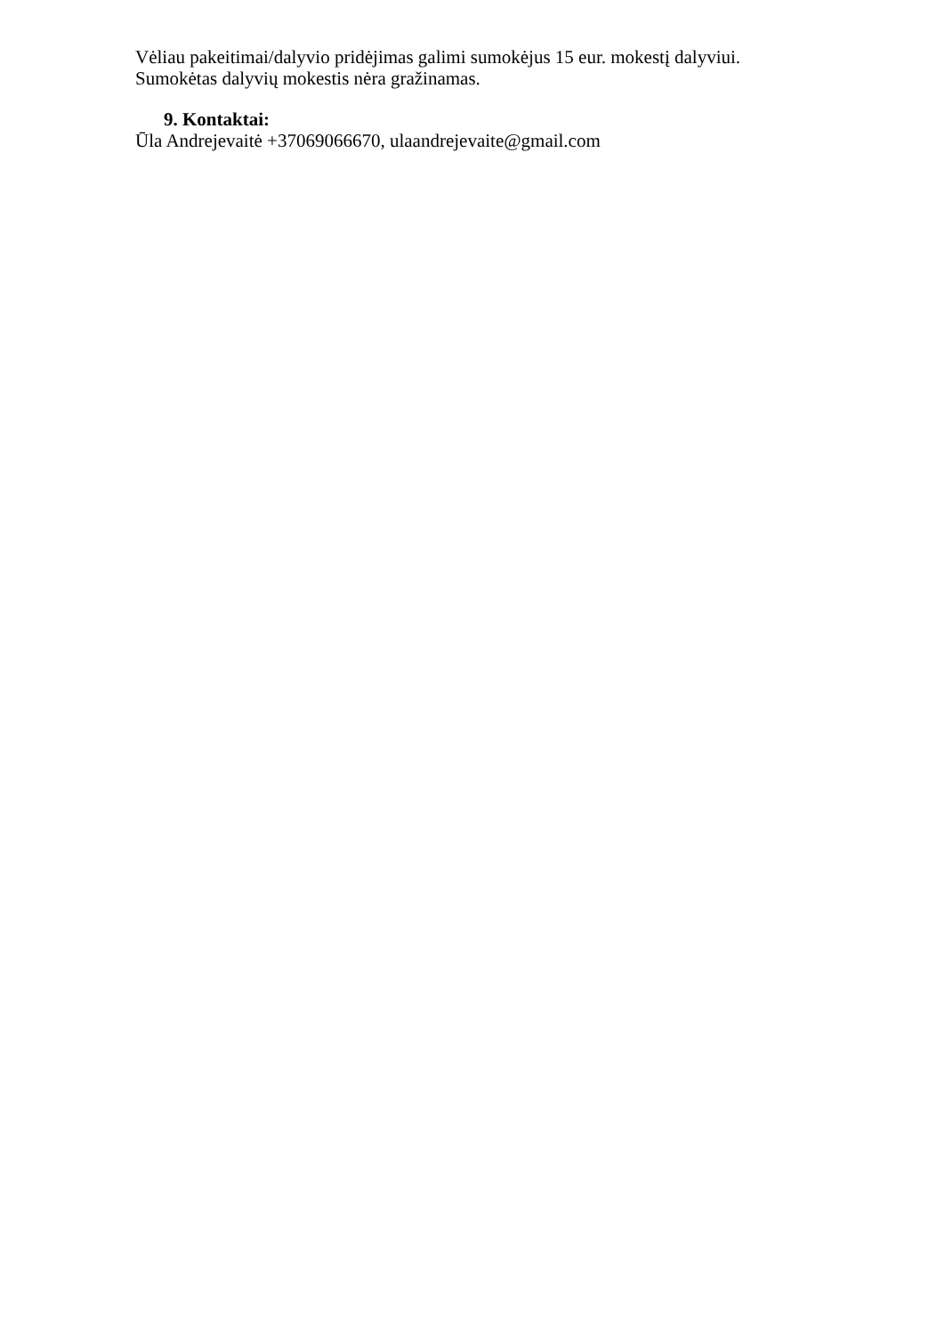Vėliau pakeitimai/dalyvio pridėjimas galimi sumokėjus 15 eur. mokestį dalyviui.
Sumokėtas dalyvių mokestis nėra gražinamas.
9. Kontaktai:
Ūla Andrejevaitė +37069066670, ulaandrejevaite@gmail.com